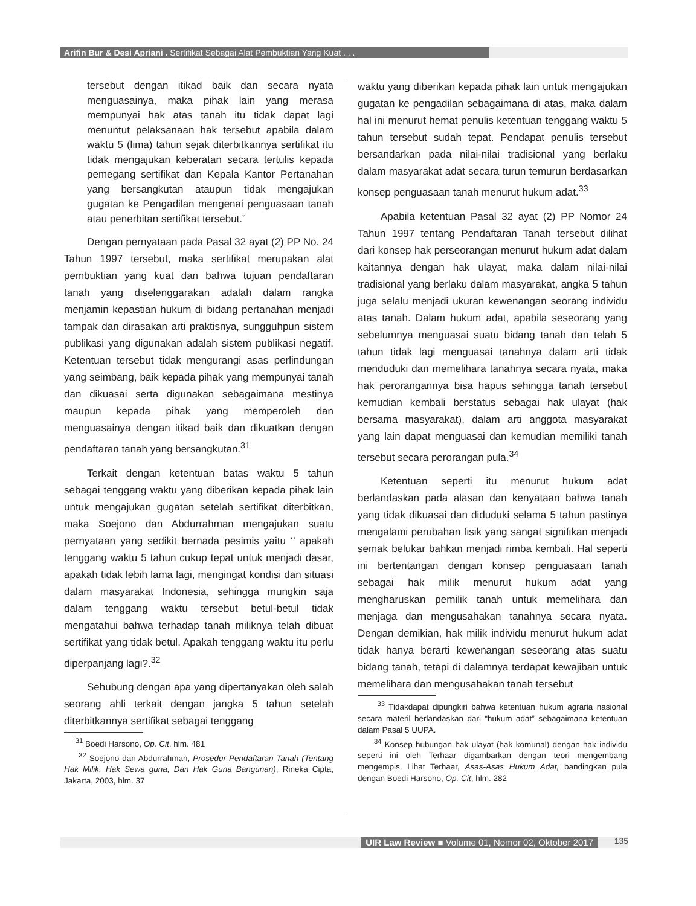Arifin Bur & Desi Apriani . Sertifikat Sebagai Alat Pembuktian Yang Kuat . . .
tersebut dengan itikad baik dan secara nyata menguasainya, maka pihak lain yang merasa mempunyai hak atas tanah itu tidak dapat lagi menuntut pelaksanaan hak tersebut apabila dalam waktu 5 (lima) tahun sejak diterbitkannya sertifikat itu tidak mengajukan keberatan secara tertulis kepada pemegang sertifikat dan Kepala Kantor Pertanahan yang bersangkutan ataupun tidak mengajukan gugatan ke Pengadilan mengenai penguasaan tanah atau penerbitan sertifikat tersebut.”
Dengan pernyataan pada Pasal 32 ayat (2) PP No. 24 Tahun 1997 tersebut, maka sertifikat merupakan alat pembuktian yang kuat dan bahwa tujuan pendaftaran tanah yang diselenggarakan adalah dalam rangka menjamin kepastian hukum di bidang pertanahan menjadi tampak dan dirasakan arti praktisnya, sungguhpun sistem publikasi yang digunakan adalah sistem publikasi negatif. Ketentuan tersebut tidak mengurangi asas perlindungan yang seimbang, baik kepada pihak yang mempunyai tanah dan dikuasai serta digunakan sebagaimana mestinya maupun kepada pihak yang memperoleh dan menguasainya dengan itikad baik dan dikuatkan dengan pendaftaran tanah yang bersangkutan.<sup>31</sup>
Terkait dengan ketentuan batas waktu 5 tahun sebagai tenggang waktu yang diberikan kepada pihak lain untuk mengajukan gugatan setelah sertifikat diterbitkan, maka Soejono dan Abdurrahman mengajukan suatu pernyataan yang sedikit bernada pesimis yaitu ‘’ apakah tenggang waktu 5 tahun cukup tepat untuk menjadi dasar, apakah tidak lebih lama lagi, mengingat kondisi dan situasi dalam masyarakat Indonesia, sehingga mungkin saja dalam tenggang waktu tersebut betul-betul tidak mengatahui bahwa terhadap tanah miliknya telah dibuat sertifikat yang tidak betul. Apakah tenggang waktu itu perlu diperpanjang lagi?.<sup>32</sup>
Sehubung dengan apa yang dipertanyakan oleh salah seorang ahli terkait dengan jangka 5 tahun setelah diterbitkannya sertifikat sebagai tenggang
<sup>31</sup> Boedi Harsono, Op. Cit, hlm. 481
<sup>32</sup> Soejono dan Abdurrahman, Prosedur Pendaftaran Tanah (Tentang Hak Milik, Hak Sewa guna, Dan Hak Guna Bangunan), Rineka Cipta, Jakarta, 2003, hlm. 37
waktu yang diberikan kepada pihak lain untuk mengajukan gugatan ke pengadilan sebagaimana di atas, maka dalam hal ini menurut hemat penulis ketentuan tenggang waktu 5 tahun tersebut sudah tepat. Pendapat penulis tersebut bersandarkan pada nilai-nilai tradisional yang berlaku dalam masyarakat adat secara turun temurun berdasarkan konsep penguasaan tanah menurut hukum adat.<sup>33</sup>
Apabila ketentuan Pasal 32 ayat (2) PP Nomor 24 Tahun 1997 tentang Pendaftaran Tanah tersebut dilihat dari konsep hak perseorangan menurut hukum adat dalam kaitannya dengan hak ulayat, maka dalam nilai-nilai tradisional yang berlaku dalam masyarakat, angka 5 tahun juga selalu menjadi ukuran kewenangan seorang individu atas tanah. Dalam hukum adat, apabila seseorang yang sebelumnya menguasai suatu bidang tanah dan telah 5 tahun tidak lagi menguasai tanahnya dalam arti tidak menduduki dan memelihara tanahnya secara nyata, maka hak perorangannya bisa hapus sehingga tanah tersebut kemudian kembali berstatus sebagai hak ulayat (hak bersama masyarakat), dalam arti anggota masyarakat yang lain dapat menguasai dan kemudian memiliki tanah tersebut secara perorangan pula.<sup>34</sup>
Ketentuan seperti itu menurut hukum adat berlandaskan pada alasan dan kenyataan bahwa tanah yang tidak dikuasai dan diduduki selama 5 tahun pastinya mengalami perubahan fisik yang sangat signifikan menjadi semak belukar bahkan menjadi rimba kembali. Hal seperti ini bertentangan dengan konsep penguasaan tanah sebagai hak milik menurut hukum adat yang mengharuskan pemilik tanah untuk memelihara dan menjaga dan mengusahakan tanahnya secara nyata. Dengan demikian, hak milik individu menurut hukum adat tidak hanya berarti kewenangan seseorang atas suatu bidang tanah, tetapi di dalamnya terdapat kewajiban untuk memelihara dan mengusahakan tanah tersebut
<sup>33</sup> Tidakdapat dipungkiri bahwa ketentuan hukum agraria nasional secara materil berlandaskan dari “hukum adat” sebagaimana ketentuan dalam Pasal 5 UUPA.
<sup>34</sup> Konsep hubungan hak ulayat (hak komunal) dengan hak individu seperti ini oleh Terhaar digambarkan dengan teori mengembang mengempis. Lihat Terhaar, Asas-Asas Hukum Adat, bandingkan pula dengan Boedi Harsono, Op. Cit, hlm. 282
UIR Law Review ■ Volume 01, Nomor 02, Oktober 2017
135